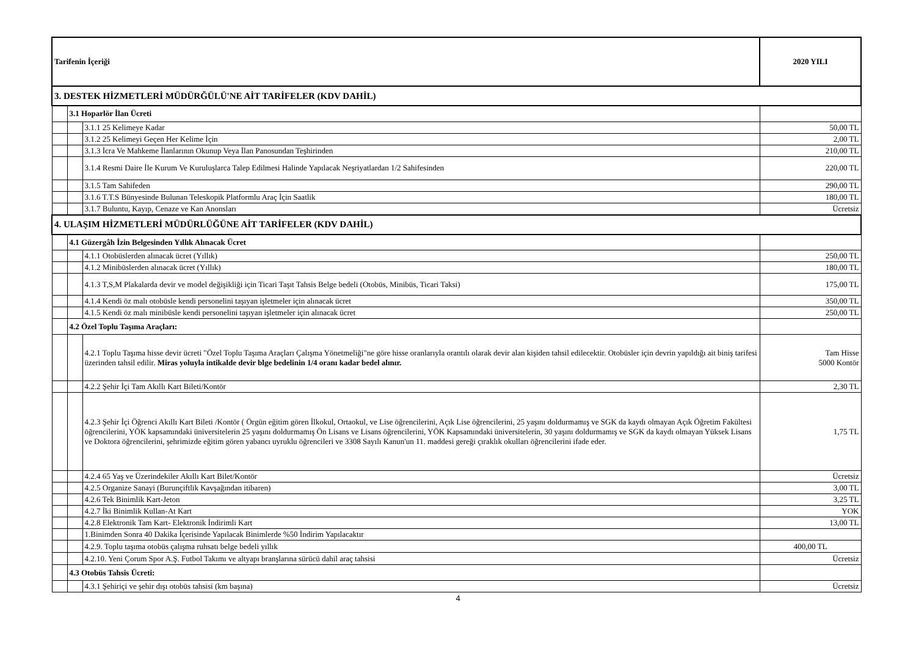| Tarifenin İçeriği | | | 2020 YILI |
| --- | --- | --- | --- |
| 3. DESTEK HİZMETLERİ MÜDÜRĞÜLÜ'NE AİT TARİFELER (KDV DAHİL) | | | |
| | 3.1 Hoparlör İlan Ücreti | | |
| | | 3.1.1 25 Kelimeye Kadar | 50,00 TL |
| | | 3.1.2 25 Kelimeyi Geçen Her Kelime İçin | 2,00 TL |
| | | 3.1.3 İcra Ve Mahkeme İlanlarının Okunup Veya İlan Panosundan Teşhirinden | 210,00 TL |
| | | 3.1.4 Resmi Daire İle Kurum Ve Kuruluşlarca Talep Edilmesi Halinde Yapılacak Neşriyatlardan 1/2 Sahifesinden | 220,00 TL |
| | | 3.1.5 Tam Sahifeden | 290,00 TL |
| | | 3.1.6 T.T.S Bünyesinde Bulunan Teleskopik Platformlu Araç İçin Saatlik | 180,00 TL |
| | | 3.1.7 Buluntu, Kayıp, Cenaze ve Kan Anonsları | Ücretsiz |
| 4. ULAŞIM HİZMETLERİ MÜDÜRLÜĞÜNE AİT TARİFELER (KDV DAHİL) | | | |
| | 4.1 Güzergâh İzin Belgesinden Yıllık Alınacak Ücret | | |
| | | 4.1.1 Otobüslerden alınacak ücret (Yıllık) | 250,00 TL |
| | | 4.1.2 Minibüslerden alınacak ücret (Yıllık) | 180,00 TL |
| | | 4.1.3 T,S,M Plakalarda devir ve model değişikliği için Ticari Taşıt Tahsis Belge bedeli (Otobüs, Minibüs, Ticari Taksi) | 175,00 TL |
| | | 4.1.4 Kendi öz malı otobüsle kendi personelini taşıyan işletmeler için alınacak ücret | 350,00 TL |
| | | 4.1.5 Kendi öz malı minibüsle kendi personelini taşıyan işletmeler için alınacak ücret | 250,00 TL |
| | 4.2 Özel Toplu Taşıma Araçları: | | |
| | | 4.2.1 Toplu Taşıma hisse devir ücreti "Özel Toplu Taşıma Araçları Çalışma Yönetmeliği"ne göre hisse oranlarıyla orantılı olarak devir alan kişiden tahsil edilecektir. Otobüsler için devrin yapıldığı ait biniş tarifesi üzerinden tahsil edilir. Miras yoluyla intikalde devir blge bedelinin 1/4 oranı kadar bedel alınır. | Tam Hisse 5000 Kontör |
| | | 4.2.2 Şehir İçi Tam Akıllı Kart Bileti/Kontör | 2,30 TL |
| | | 4.2.3 Şehir İçi Öğrenci Akıllı Kart Bileti /Kontör ( Örgün eğitim gören İlkokul, Ortaokul, ve Lise öğrencilerini, Açık Lise öğrencilerini, 25 yaşını doldurmamış ve SGK da kaydı olmayan Açık Öğretim Fakültesi öğrencilerini, YÖK kapsamındaki üniversitelerin 25 yaşını doldurmamış Ön Lisans ve Lisans öğrencilerini, YÖK Kapsamındaki üniversitelerin, 30 yaşını doldurmamış ve SGK da kaydı olmayan Yüksek Lisans ve Doktora öğrencilerini, şehrimizde eğitim gören yabancı uyruklu öğrencileri ve 3308 Sayılı Kanun'un 11. maddesi gereği çıraklık okulları öğrencilerini ifade eder. | 1,75 TL |
| | | 4.2.4 65 Yaş ve Üzerindekiler Akıllı Kart Bilet/Kontör | Ücretsiz |
| | | 4.2.5 Organize Sanayi (Burunçiftlik Kavşağından itibaren) | 3,00 TL |
| | | 4.2.6 Tek Binimlik Kart-Jeton | 3,25 TL |
| | | 4.2.7 İki Binimlik Kullan-At Kart | YOK |
| | | 4.2.8 Elektronik Tam Kart- Elektronik İndirimli Kart | 13,00 TL |
| | | 1.Binimden Sonra 40 Dakika İçerisinde Yapılacak Binimlerde %50 İndirim Yapılacaktır | |
| | | 4.2.9. Toplu taşıma otobüs çalışma ruhsatı belge bedeli yıllık | 400,00 TL |
| | | 4.2.10. Yeni Çorum Spor A.Ş. Futbol Takımı ve altyapı branşlarına sürücü dahil araç tahsisi | Ücretsiz |
| | 4.3 Otobüs Tahsis Ücreti: | | |
| | | 4.3.1 Şehiriçi ve şehir dışı otobüs tahsisi (km başına) | Ücretsiz |
4